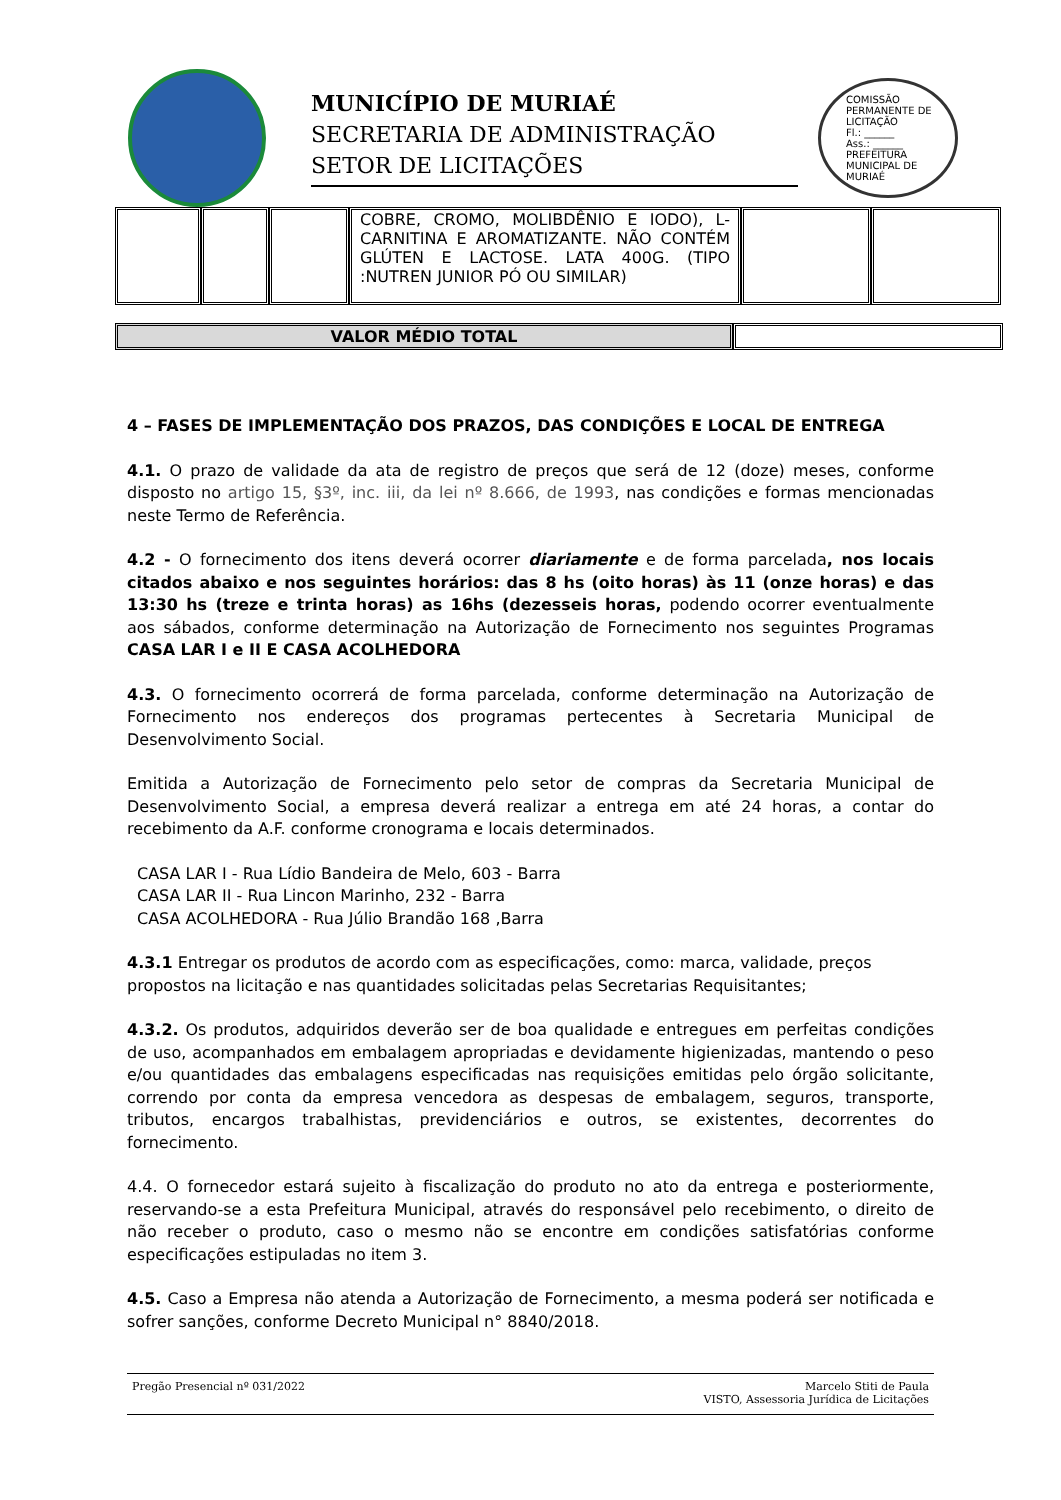MUNICÍPIO DE MURIAÉ
SECRETARIA DE ADMINISTRAÇÃO
SETOR DE LICITAÇÕES
COMISSÃO PERMANENTE DE LICITAÇÃO
Fl.: ______
Ass.: ______
PREFEITURA MUNICIPAL DE MURIAÉ
| | | | COBRE, CROMO, MOLIBDÊNIO E IODO), L-CARNITINA E AROMATIZANTE. NÃO CONTÉM GLÚTEN E LACTOSE. LATA 400G. (TIPO :NUTREN JUNIOR PÓ OU SIMILAR) | | |
| VALOR MÉDIO TOTAL | |
4 – FASES DE IMPLEMENTAÇÃO DOS PRAZOS, DAS CONDIÇÕES E LOCAL DE ENTREGA
4.1. O prazo de validade da ata de registro de preços que será de 12 (doze) meses, conforme disposto no artigo 15, §3º, inc. iii, da lei nº 8.666, de 1993, nas condições e formas mencionadas neste Termo de Referência.
4.2 - O fornecimento dos itens deverá ocorrer diariamente e de forma parcelada, nos locais citados abaixo e nos seguintes horários: das 8 hs (oito horas) às 11 (onze horas) e das 13:30 hs (treze e trinta horas) as 16hs (dezesseis horas, podendo ocorrer eventualmente aos sábados, conforme determinação na Autorização de Fornecimento nos seguintes Programas CASA LAR I e II E CASA ACOLHEDORA
4.3. O fornecimento ocorrerá de forma parcelada, conforme determinação na Autorização de Fornecimento nos endereços dos programas pertecentes à Secretaria Municipal de Desenvolvimento Social.
Emitida a Autorização de Fornecimento pelo setor de compras da Secretaria Municipal de Desenvolvimento Social, a empresa deverá realizar a entrega em até 24 horas, a contar do recebimento da A.F. conforme cronograma e locais determinados.
CASA LAR I - Rua Lídio Bandeira de Melo, 603 - Barra
CASA LAR II - Rua Lincon Marinho, 232 - Barra
CASA ACOLHEDORA - Rua Júlio Brandão 168 ,Barra
4.3.1 Entregar os produtos de acordo com as especificações, como: marca, validade, preços propostos na licitação e nas quantidades solicitadas pelas Secretarias Requisitantes;
4.3.2. Os produtos, adquiridos deverão ser de boa qualidade e entregues em perfeitas condições de uso, acompanhados em embalagem apropriadas e devidamente higienizadas, mantendo o peso e/ou quantidades das embalagens especificadas nas requisições emitidas pelo órgão solicitante, correndo por conta da empresa vencedora as despesas de embalagem, seguros, transporte, tributos, encargos trabalhistas, previdenciários e outros, se existentes, decorrentes do fornecimento.
4.4. O fornecedor estará sujeito à fiscalização do produto no ato da entrega e posteriormente, reservando-se a esta Prefeitura Municipal, através do responsável pelo recebimento, o direito de não receber o produto, caso o mesmo não se encontre em condições satisfatórias conforme especificações estipuladas no item 3.
4.5. Caso a Empresa não atenda a Autorização de Fornecimento, a mesma poderá ser notificada e sofrer sanções, conforme Decreto Municipal n° 8840/2018.
Pregão Presencial nº 031/2022 Marcelo Stiti de Paula
VISTO, Assessoria Jurídica de Licitações